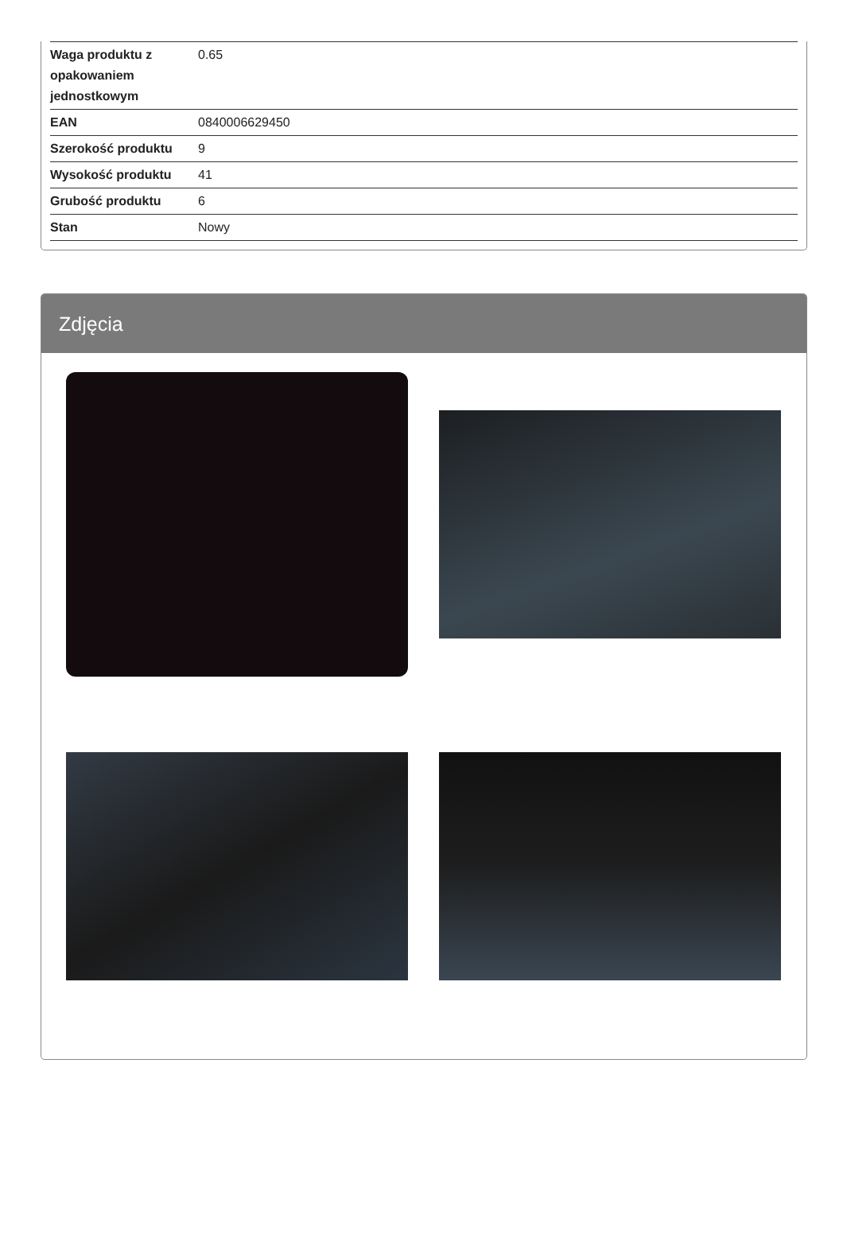| Waga produktu z opakowaniem jednostkowym | 0.65 |
| EAN | 0840006629450 |
| Szerokość produktu | 9 |
| Wysokość produktu | 41 |
| Grubość produktu | 6 |
| Stan | Nowy |
Zdjęcia